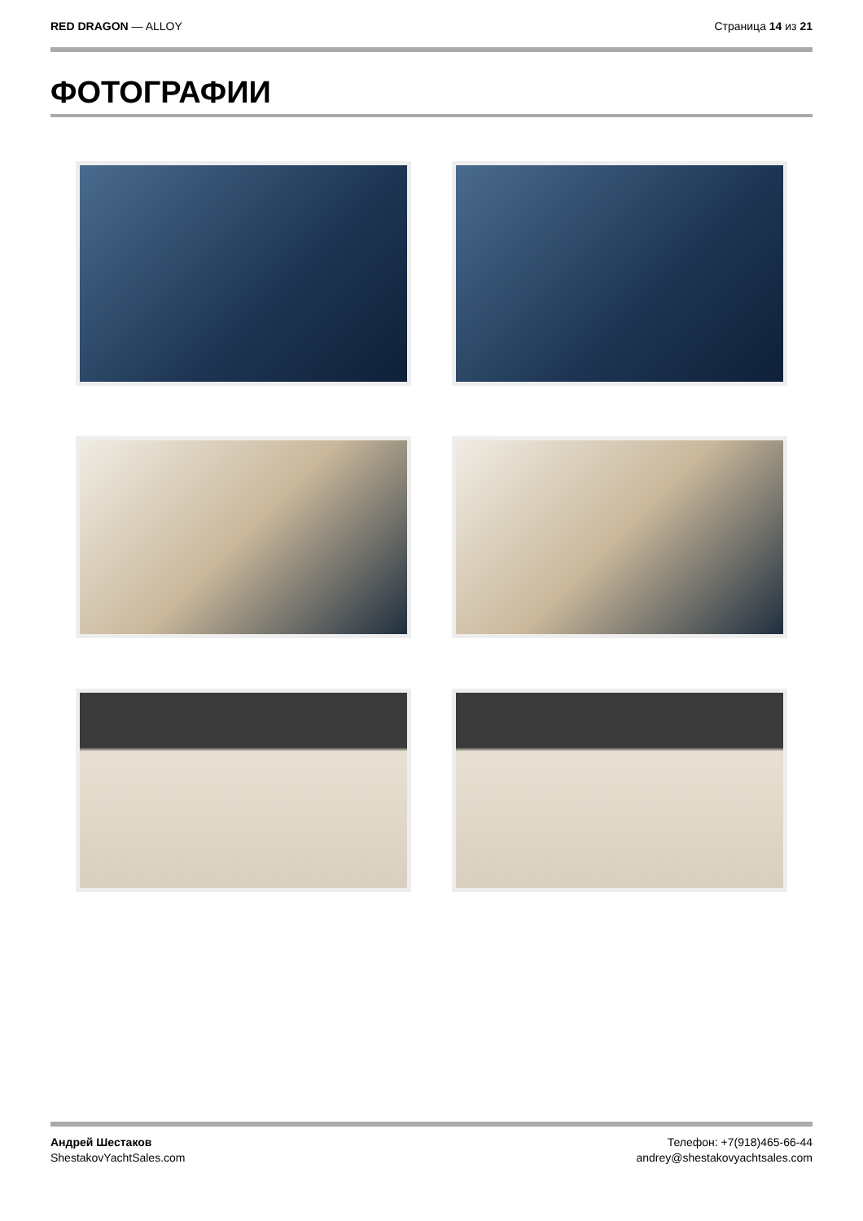RED DRAGON — ALLOY Страница 14 из 21
ФОТОГРАФИИ
Андрей Шестаков
ShestakovYachtSales.com
Телефон: +7(918)465-66-44
andrey@shestakovyachtsales.com